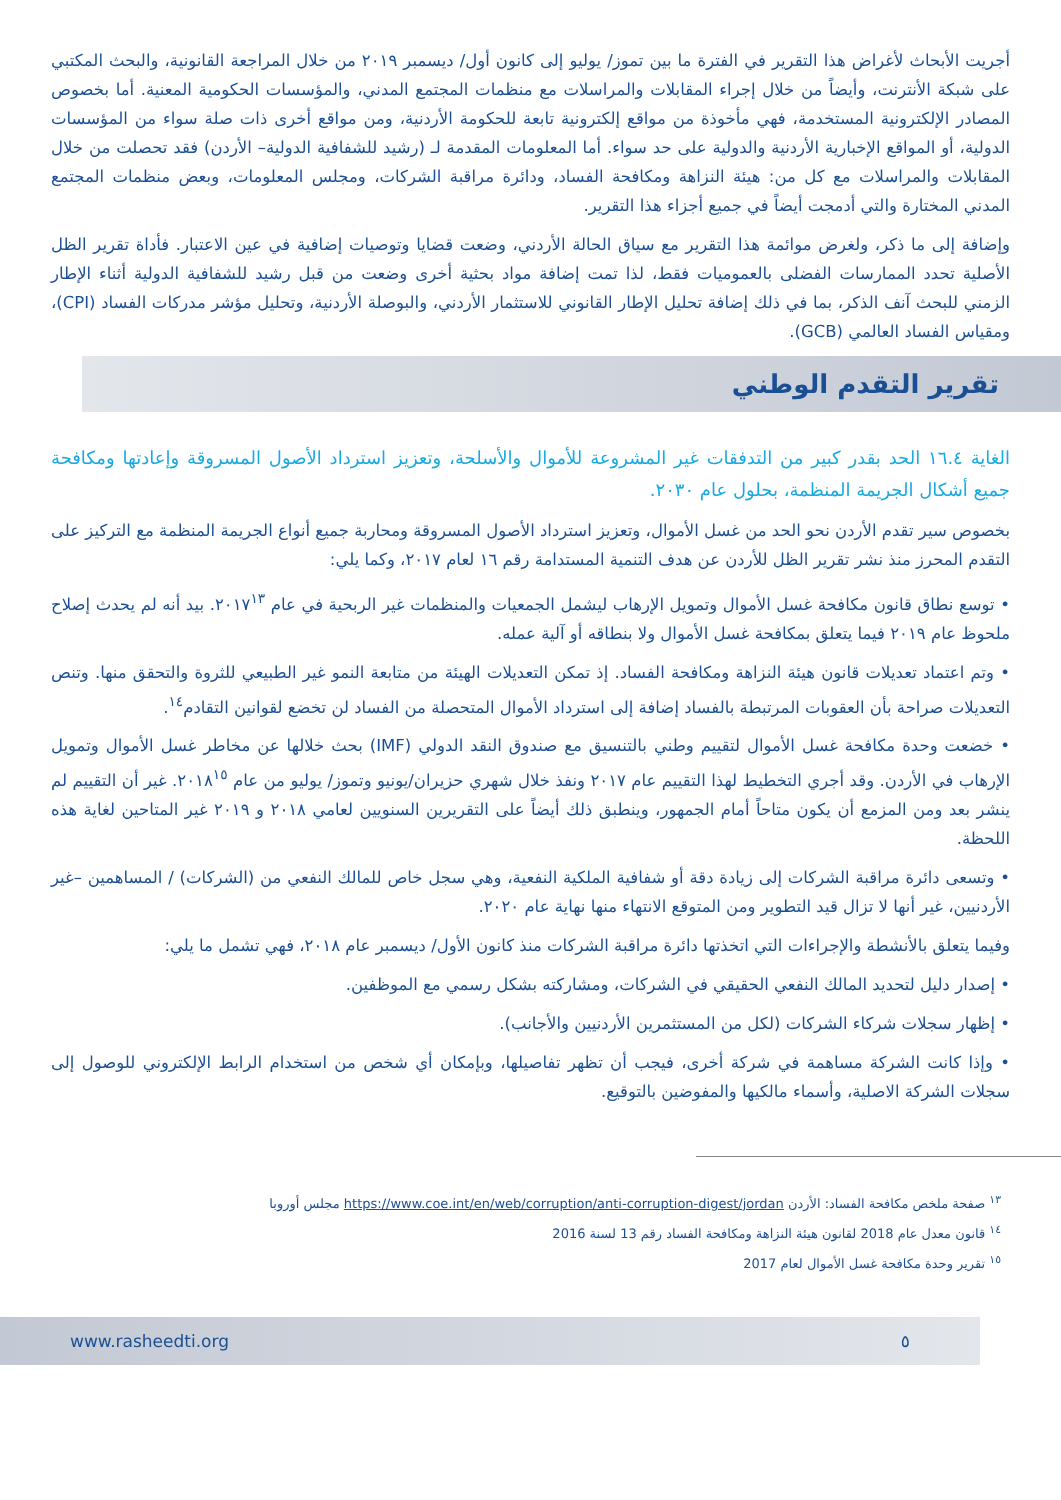أجريت الأبحاث لأغراض هذا التقرير في الفترة ما بين تموز/ يوليو إلى كانون أول/ ديسمبر ٢٠١٩ من خلال المراجعة القانونية، والبحث المكتبي على شبكة الأنترنت، وأيضاً من خلال إجراء المقابلات والمراسلات مع منظمات المجتمع المدني، والمؤسسات الحكومية المعنية. أما بخصوص المصادر الإلكترونية المستخدمة، فهي مأخوذة من مواقع إلكترونية تابعة للحكومة الأردنية، ومن مواقع أخرى ذات صلة سواء من المؤسسات الدولية، أو المواقع الإخبارية الأردنية والدولية على حد سواء. أما المعلومات المقدمة لـ (رشيد للشفافية الدولية– الأردن) فقد تحصلت من خلال المقابلات والمراسلات مع كل من: هيئة النزاهة ومكافحة الفساد، ودائرة مراقبة الشركات، ومجلس المعلومات، وبعض منظمات المجتمع المدني المختارة والتي أدمجت أيضاً في جميع أجزاء هذا التقرير.
وإضافة إلى ما ذكر، ولغرض موائمة هذا التقرير مع سياق الحالة الأردني، وضعت قضايا وتوصيات إضافية في عين الاعتبار. فأداة تقرير الظل الأصلية تحدد الممارسات الفضلى بالعموميات فقط، لذا تمت إضافة مواد بحثية أخرى وضعت من قبل رشيد للشفافية الدولية أثناء الإطار الزمني للبحث آنف الذكر، بما في ذلك إضافة تحليل الإطار القانوني للاستثمار الأردني، والبوصلة الأردنية، وتحليل مؤشر مدركات الفساد (CPI)، ومقياس الفساد العالمي (GCB).
تقرير التقدم الوطني
الغاية ١٦.٤ الحد بقدر كبير من التدفقات غير المشروعة للأموال والأسلحة، وتعزيز استرداد الأصول المسروقة وإعادتها ومكافحة جميع أشكال الجريمة المنظمة، بحلول عام ٢٠٣٠.
بخصوص سير تقدم الأردن نحو الحد من غسل الأموال، وتعزيز استرداد الأصول المسروقة ومحاربة جميع أنواع الجريمة المنظمة مع التركيز على التقدم المحرز منذ نشر تقرير الظل للأردن عن هدف التنمية المستدامة رقم ١٦ لعام ٢٠١٧، وكما يلي:
• توسع نطاق قانون مكافحة غسل الأموال وتمويل الإرهاب ليشمل الجمعيات والمنظمات غير الربحية في عام ٢٠١٧<sup>١٣</sup>. بيد أنه لم يحدث إصلاح ملحوظ عام ٢٠١٩ فيما يتعلق بمكافحة غسل الأموال ولا بنطاقه أو آلية عمله.
• وتم اعتماد تعديلات قانون هيئة النزاهة ومكافحة الفساد. إذ تمكن التعديلات الهيئة من متابعة النمو غير الطبيعي للثروة والتحقق منها. وتنص التعديلات صراحة بأن العقوبات المرتبطة بالفساد إضافة إلى استرداد الأموال المتحصلة من الفساد لن تخضع لقوانين التقادم<sup>١٤</sup>.
• خضعت وحدة مكافحة غسل الأموال لتقييم وطني بالتنسيق مع صندوق النقد الدولي (IMF) بحث خلالها عن مخاطر غسل الأموال وتمويل الإرهاب في الأردن. وقد أجري التخطيط لهذا التقييم عام ٢٠١٧ ونفذ خلال شهري حزيران/يونيو وتموز/ يوليو من عام ٢٠١٨<sup>١٥</sup>. غير أن التقييم لم ينشر بعد ومن المزمع أن يكون متاحاً أمام الجمهور، وينطبق ذلك أيضاً على التقريرين السنويين لعامي ٢٠١٨ و ٢٠١٩ غير المتاحين لغاية هذه اللحظة.
• وتسعى دائرة مراقبة الشركات إلى زيادة دقة أو شفافية الملكية النفعية، وهي سجل خاص للمالك النفعي من (الشركات) / المساهمين –غير الأردنيين، غير أنها لا تزال قيد التطوير ومن المتوقع الانتهاء منها نهاية عام ٢٠٢٠.
وفيما يتعلق بالأنشطة والإجراءات التي اتخذتها دائرة مراقبة الشركات منذ كانون الأول/ ديسمبر عام ٢٠١٨، فهي تشمل ما يلي:
• إصدار دليل لتحديد المالك النفعي الحقيقي في الشركات، ومشاركته بشكل رسمي مع الموظفين.
• إظهار سجلات شركاء الشركات (لكل من المستثمرين الأردنيين والأجانب).
• وإذا كانت الشركة مساهمة في شركة أخرى، فيجب أن تظهر تفاصيلها، وبإمكان أي شخص من استخدام الرابط الإلكتروني للوصول إلى سجلات الشركة الاصلية، وأسماء مالكيها والمفوضين بالتوقيع.
<sup>١٣</sup> صفحة ملخص مكافحة الفساد: الأردن https://www.coe.int/en/web/corruption/anti-corruption-digest/jordan مجلس أوروبا
<sup>١٤</sup> قانون معدل عام 2018 لقانون هيئة النزاهة ومكافحة الفساد رقم 13 لسنة 2016
<sup>١٥</sup> تقرير وحدة مكافحة غسل الأموال لعام 2017
www.rasheedti.org ٥